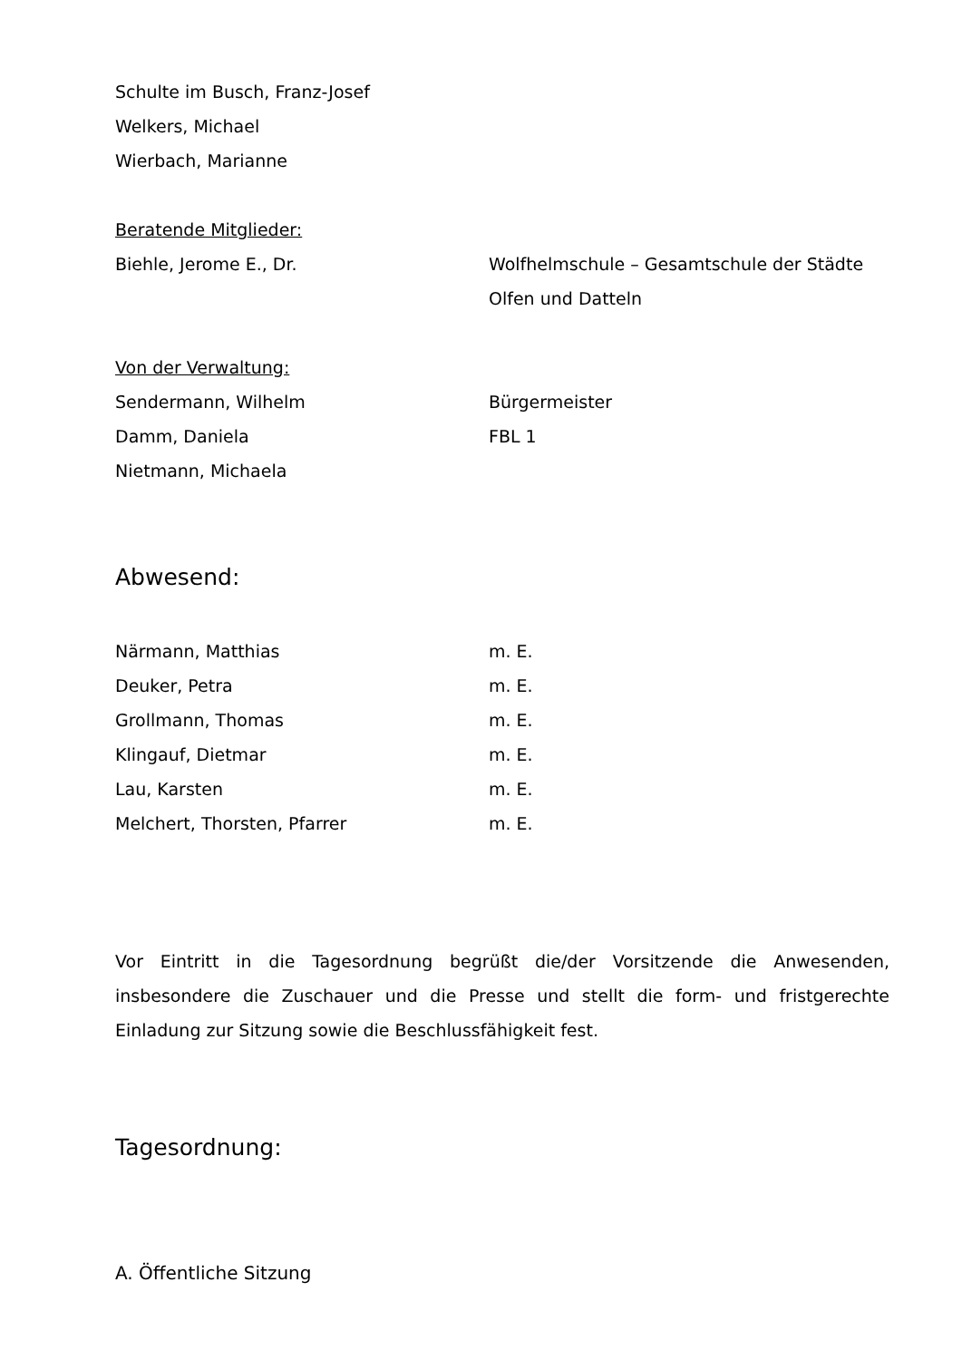Schulte im Busch, Franz-Josef
Welkers, Michael
Wierbach, Marianne
Beratende Mitglieder:
Biehle, Jerome E., Dr. Wolfhelmschule – Gesamtschule der Städte Olfen und Datteln
Von der Verwaltung:
Sendermann, Wilhelm Bürgermeister
Damm, Daniela FBL 1
Nietmann, Michaela
Abwesend:
Närmann, Matthias m. E.
Deuker, Petra m. E.
Grollmann, Thomas m. E.
Klingauf, Dietmar m. E.
Lau, Karsten m. E.
Melchert, Thorsten, Pfarrer m. E.
Vor Eintritt in die Tagesordnung begrüßt die/der Vorsitzende die Anwesenden, insbesondere die Zuschauer und die Presse und stellt die form- und fristgerechte Einladung zur Sitzung sowie die Beschlussfähigkeit fest.
Tagesordnung:
A. Öffentliche Sitzung